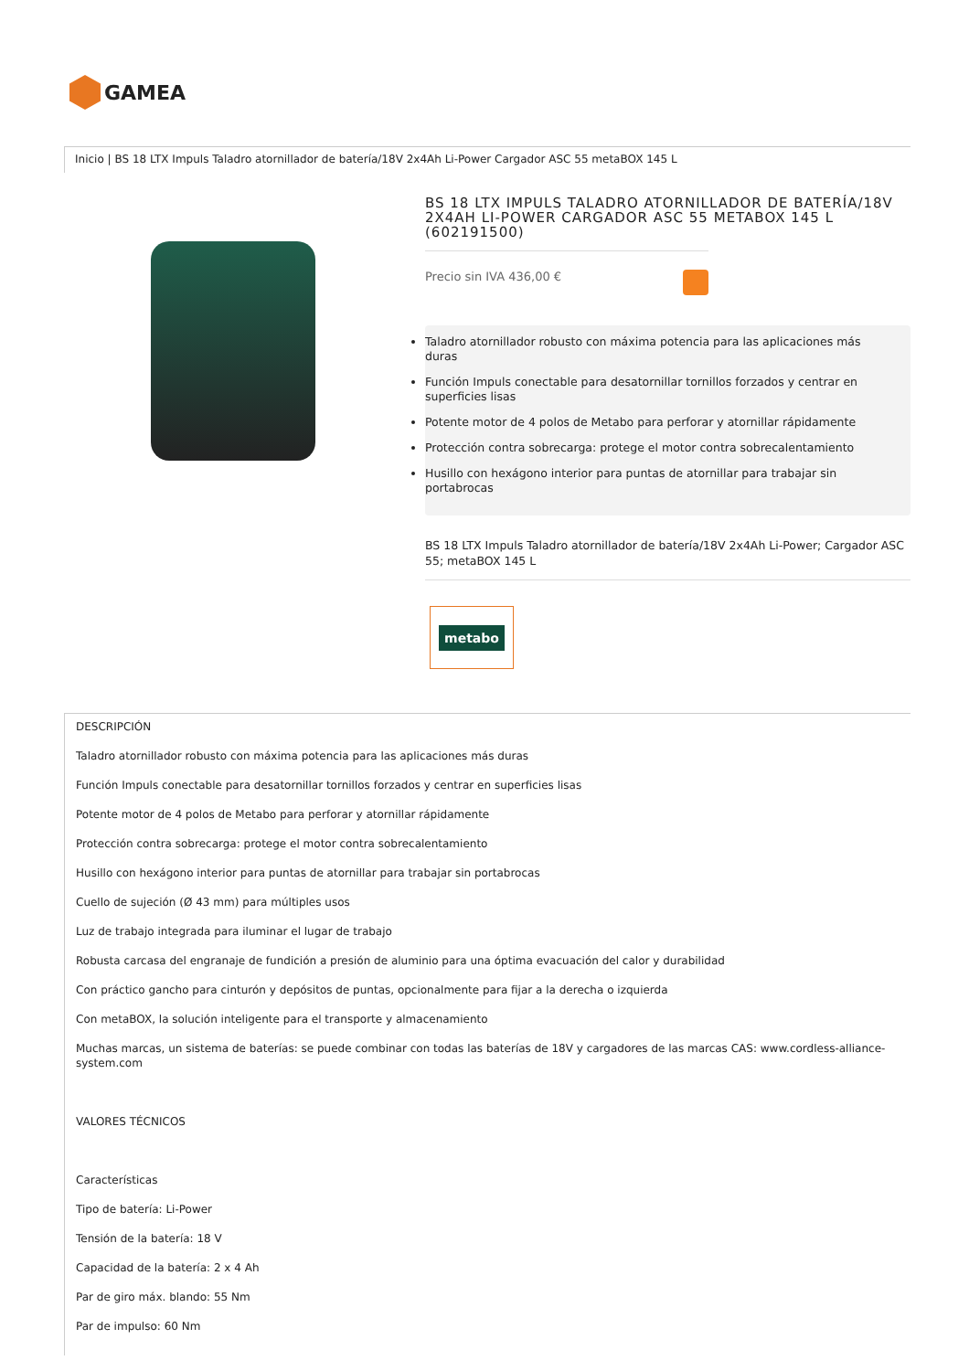GAMEA
Inicio | BS 18 LTX Impuls Taladro atornillador de batería/18V 2x4Ah Li-Power Cargador ASC 55 metaBOX 145 L
BS 18 LTX IMPULS TALADRO ATORNILLADOR DE BATERÍA/18V 2X4AH LI-POWER CARGADOR ASC 55 METABOX 145 L (602191500)
Precio sin IVA 436,00 €
Taladro atornillador robusto con máxima potencia para las aplicaciones más duras
Función Impuls conectable para desatornillar tornillos forzados y centrar en superficies lisas
Potente motor de 4 polos de Metabo para perforar y atornillar rápidamente
Protección contra sobrecarga: protege el motor contra sobrecalentamiento
Husillo con hexágono interior para puntas de atornillar para trabajar sin portabrocas
BS 18 LTX Impuls Taladro atornillador de batería/18V 2x4Ah Li-Power; Cargador ASC 55; metaBOX 145 L
metabo
DESCRIPCIÓN
Taladro atornillador robusto con máxima potencia para las aplicaciones más duras
Función Impuls conectable para desatornillar tornillos forzados y centrar en superficies lisas
Potente motor de 4 polos de Metabo para perforar y atornillar rápidamente
Protección contra sobrecarga: protege el motor contra sobrecalentamiento
Husillo con hexágono interior para puntas de atornillar para trabajar sin portabrocas
Cuello de sujeción (Ø 43 mm) para múltiples usos
Luz de trabajo integrada para iluminar el lugar de trabajo
Robusta carcasa del engranaje de fundición a presión de aluminio para una óptima evacuación del calor y durabilidad
Con práctico gancho para cinturón y depósitos de puntas, opcionalmente para fijar a la derecha o izquierda
Con metaBOX, la solución inteligente para el transporte y almacenamiento
Muchas marcas, un sistema de baterías: se puede combinar con todas las baterías de 18V y cargadores de las marcas CAS: www.cordless-alliance-system.com
VALORES TÉCNICOS
Características
Tipo de batería: Li-Power
Tensión de la batería: 18 V
Capacidad de la batería: 2 x 4 Ah
Par de giro máx. blando: 55 Nm
Par de impulso: 60 Nm